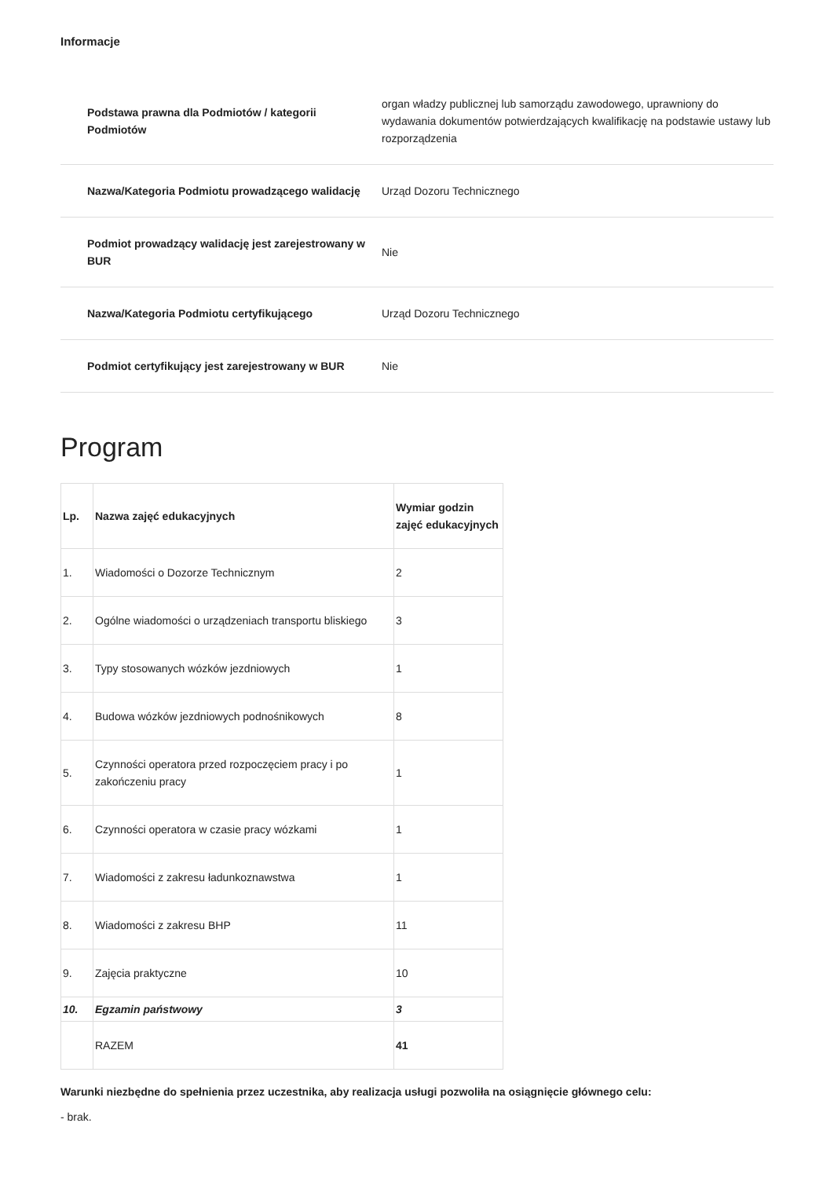Informacje
| Podstawa prawna dla Podmiotów / kategorii Podmiotów | organ władzy publicznej lub samorządu zawodowego, uprawniony do wydawania dokumentów potwierdzających kwalifikację na podstawie ustawy lub rozporządzenia |
| Nazwa/Kategoria Podmiotu prowadzącego walidację | Urząd Dozoru Technicznego |
| Podmiot prowadzący walidację jest zarejestrowany w BUR | Nie |
| Nazwa/Kategoria Podmiotu certyfikującego | Urząd Dozoru Technicznego |
| Podmiot certyfikujący jest zarejestrowany w BUR | Nie |
Program
| Lp. | Nazwa zajęć edukacyjnych | Wymiar godzin zajęć edukacyjnych |
| --- | --- | --- |
| 1. | Wiadomości o Dozorze Technicznym | 2 |
| 2. | Ogólne wiadomości o urządzeniach transportu bliskiego | 3 |
| 3. | Typy stosowanych wózków jezdniowych | 1 |
| 4. | Budowa wózków jezdniowych podnośnikowych | 8 |
| 5. | Czynności operatora przed rozpoczęciem pracy i po zakończeniu pracy | 1 |
| 6. | Czynności operatora w czasie pracy wózkami | 1 |
| 7. | Wiadomości z zakresu ładunkoznawstwa | 1 |
| 8. | Wiadomości z zakresu BHP | 11 |
| 9. | Zajęcia praktyczne | 10 |
| 10. | Egzamin państwowy | 3 |
| | RAZEM | 41 |
Warunki niezbędne do spełnienia przez uczestnika, aby realizacja usługi pozwoliła na osiągnięcie głównego celu:
- brak.